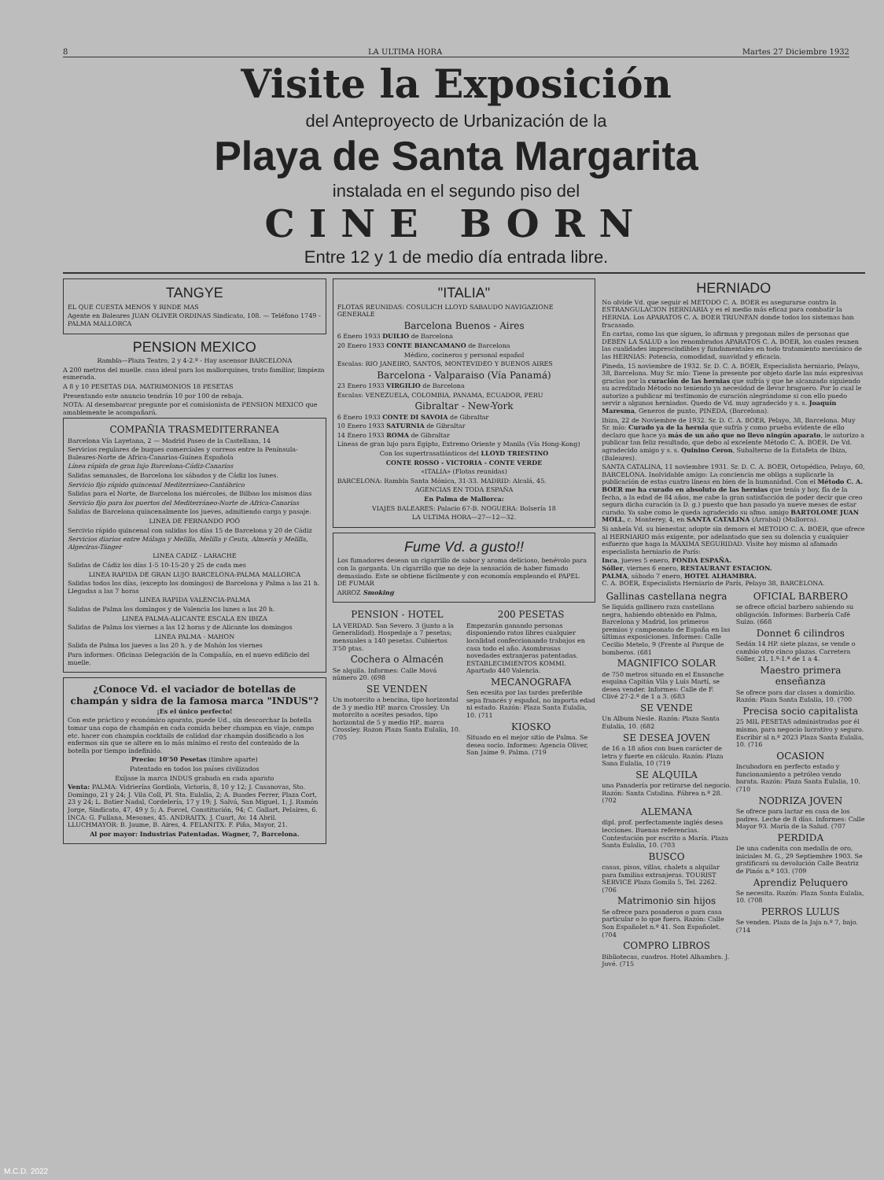8 LA ULTIMA HORA Martes 27 Diciembre 1932
Visite la Exposición
del Anteproyecto de Urbanización de la
Playa de Santa Margarita
instalada en el segundo piso del
CINE BORN
Entre 12 y 1 de medio día entrada libre.
TANGYE
EL QUE CUESTA MENOS Y RINDE MAS
Agente en Baleares JUAN OLIVER ORDINAS Sindicato, 108. — Teléfono 1749 - PALMA MALLORCA
PENSION MEXICO
Rambla—Plaza Teatro, 2 y 4-2.º - Hay ascensor BARCELONA
A 200 metros del muelle. casa ideal para los mallorquines, trato familiar, limpieza esmerada.
A 8 y 10 PESETAS DIA. MATRIMONIOS 18 PESETAS
Presentando este anuncio tendrán 10 por 100 de rebaja.
NOTA: Al desembarcar pregunte por el comisionista de PENSION MEXICO que amablemente le acompañará.
COMPAÑIA TRASMEDITERRANEA
Barcelona Vía Layetana, 2 — Madrid Paseo de la Castellana, 14
Servicios regulares de buques comerciales y correos entre la Península-Baleares-Norte de Africa-Canarias-Guinea Española
Línea rápida de gran lujo Barcelona-Cádiz-Canarias
Salidas semanales, de Barcelona los sábados y de Cádiz los lunes.
Servicio fijo rápido quincenal Mediterráneo-Cantábrico
Salidas para el Norte, de Barcelona los miércoles, de Bilbao los mismos dias
Servicio fijo para los puertos del Mediterráneo-Norte de Africa-Canarias
Salidas de Barcelona quincenalmente los jueves, admitiendo carga y pasaje.
LINEA DE FERNANDO POÓ
Sercivio rápido quincenal con salidas los días 15 de Barcelona y 20 de Cádiz
Servicios diarios entre Málaga y Melilla, Melilla y Ceuta, Almería y Melilla, Algeciras-Tánger
LINEA CADIZ - LARACHE
Salidas de Cádiz los días 1-5 10-15-20 y 25 de cada mes
LINEA RAPIDA DE GRAN LUJO BARCELONA-PALMA MALLORCA
Salidas todos los días, (excepto los domingos) de Barcelona y Palma a las 21 h. Llegadas a las 7 horas
LINEA RAPIDA VALENCIA-PALMA
Salidas de Palma los domingos y de Valencia los lunes a las 20 h.
LINEA PALMA-ALICANTE ESCALA EN IBIZA
Salidas de Palma los viernes a las 12 horas y de Alicante los domingos
LINEA PALMA - MAHON
Salida de Palma los jueves a las 20 h. y de Mahón los viernes
Para informes: Oficinas Delegación de la Compañía, en el nuevo edificio del muelle.
¿Conoce Vd. el vaciador de botellas de champán y sidra de la famosa marca "INDUS"?
¡Es el único perfecto!
Con este práctico y económico aparato, puede Ud., sin descorchar la botella tomar una copa de champán en cada comida beber champan en viaje, campo etc. hacer con champán cocktails de calidad dar champán dosificado a los enfermos sin que se altere en lo más mínimo el resto del contenido de la botella por tiempo indefinido.
Precio: 10'50 Pesetas (timbre aparte)
Patentado en todos los países civilizados
Exíjase la marca INDUS grabada en cada aparato
Venta: PALMA: Vidrierías Gordiola, Victoria, 8, 10 y 12; J. Casanovas, Sto. Domingo, 21 y 24; J. Vila Coll, Pl. Sta. Eulalia, 2; A. Buades Ferrer, Plaza Cort, 23 y 24; L. Batier Nadal, Cordelería, 17 y 19; J. Salvá, San Miguel, 1; J. Ramón Jorge, Sindicato, 47, 49 y 5; A. Forcel, Constitución, 94; C. Gallart, Pelaires, 6. INCA: G. Fullana, Mesones, 45. ANDRAITX: J. Cuart, Av. 14 Abril. LLUCHMAYOR: B. Jaume, B. Aires, 4. FELANITX: F. Piña, Mayor, 21.
Al por mayor: Industrias Patentadas. Wagner, 7, Barcelona.
"ITALIA"
FLOTAS REUNIDAS: COSULICH LLOYD SABAUDO NAVIGAZIONE GENERALE
Barcelona Buenos - Aires
6 Enero 1933 DUILIO de Barcelona
20 Enero 1933 CONTE BIANCAMANO de Barcelona
Médico, cocineros y personal español
Escalas: RIO JANEIRO, SANTOS, MONTEVIDEO Y BUENOS AIRES
Barcelona - Valparaiso (Vía Panamá)
23 Enero 1933 VIRGILIO de Barcelona
Escalas: VENEZUELA, COLOMBIA, PANAMA, ECUADOR, PERU
Gibraltar - New-York
6 Enero 1933 CONTE DI SAVOIA de Gibraltar
10 Enero 1933 SATURNIA de Gibraltar
14 Enero 1933 ROMA de Gibraltar
Lineas de gran lujo para Egipto, Extremo Oriente y Manila (Vía Hong-Kong)
Con los supertrasatlánticos del LLOYD TRIESTINO
CONTE ROSSO - VICTORIA - CONTE VERDE
«ITALIA» (Flotas reunidas)
BARCELONA: Rambla Santa Mónica, 31-33. MADRID: Alcalá, 45.
AGENCIAS EN TODA ESPAÑA
En Palma de Mallorca:
VIAJES BALEARES: Palacio 67-B. NOGUERA: Bolsería 18
LA ULTIMA HORA—27—12—32.
Fume Vd. a gusto!!
Los fumadores desean un cigarrillo de sabor y aroma delicioso, benévolo para con la garganta. Un cigarrillo que no deje la sensación de haber fumado demasiado. Este se obtiene fácilmente y con economía empleando el PAPEL DE FUMAR
ARROZ Smoking
PENSION - HOTEL
LA VERDAD. San Severo. 3 (junto a la Generalidad). Hospedaje a 7 pesetas; mensuales a 140 pesetas. Cubiertos 3'50 ptas.
Cochera o Almacén
Se alquila. Informes: Calle Mová número 20. (698
SE VENDEN
Un motorcito a bencina, tipo horizontal de 3 y medio HP. marca Crossley. Un motorcito a aceites pesados, tipo horizontal de 5 y medio HP., marca Crossley. Razon Plaza Santa Eulalia, 10. (705
200 PESETAS
Empezarán ganando personas disponiendo ratos libres cualquier localidad confeccionando trabajos en casa todo el año. Asombrosas novedades extranjeras patentadas. ESTABLECIMIENTOS KOMMI. Apartado 440 Valencia.
MECANOGRAFA
Sen ecesita por las tardes preferible sepa francés y español, no importa edad ni estado. Razón: Plaza Santa Eulalia, 10. (711
KIOSKO
Situado en el mejor sitio de Palma. Se desea socio. Informes: Agencia Oliver, San Jaime 9. Palma. (719
HERNIADO
No olvide Vd. que seguir el METODO C. A. BOER es asegurarse contra la ESTRANGULACION HERNIARIA y es el medio más eficaz para combatir la HERNIA. Los APARATOS C. A. BOER TRIUNFAN donde todos los sistemas han fracasado.
En cartas, como las que siguen, lo afirman y pregonan miles de personas que DEBEN LA SALUD a los renombrados APARATOS C. A. BOER, los cuales reunen las cualidades imprescindibles y fundamentales en todo tratamiento mecánico de las HERNIAS: Potencia, comodidad, suavidad y eficacia.
Pineda, 15 noviembre de 1932. Sr. D. C. A. BOER, Especialista herniario, Pelayo, 38, Barcelona. Muy Sr. mío: Tiene la presente por objeto darle las más expresivas gracias por la curación de las hernias que sufría y que he alcanzado siguiendo su acreditado Método no teniendo ya necesidad de llevar braguero. Por lo cual le autorizo a publicar mi testimonio de curación alegrándome si con ello puedo servir a algunos herniados. Quedo de Vd. muy agradecido y s. s. Joaquín Maresma, Generos de punto, PINEDA, (Barcelona).
Ibiza, 22 de Noviembre de 1932. Sr. D. C. A. BOER, Pelayo, 38, Barcelona. Muy Sr. mío: Curado ya de la hernia que sufría y como prueba evidente de ello declaro que hace ya más de un año que no llevo ningún aparato, le autorizo a publicar tan feliz resultado, que debo al excelente Método C. A. BOER. De Vd. agradecido amigo y s. s. Quinino Ceron, Subalterno de la Estafeta de Ibiza, (Baleares).
SANTA CATALINA, 11 noviembre 1931. Sr. D. C. A. BOER, Ortopédico, Pelayo, 60, BARCELONA. Inolvidable amigo: La conciencia me obliga a suplicarle la publicación de estas cuatro líneas en bien de la humanidad. Con el Método C. A. BOER me ha curado en absoluto de las hernias que tenía y hoy, fía de la fecha, a la edad de 84 años, me cabe la gran satisfacción de poder decir que creo segura dicha curación (a D. g.) puesto que han pasado ya nueve meses de estar curado. Ya sabe como le queda agradecido su afmo. amigo BARTOLOME JUAN MOLL, c. Monterey, 4, en SANTA CATALINA (Arrabal) (Mallorca).
Si anhela Vd. su bienestar, adopte sin demora el METODO C. A. BOER, que ofrece al HERNIARIO más exigente, por adelantado que sea su dolencia y cualquier esfuerzo que haga la MAXIMA SEGURIDAD. Visite hoy mismo al afamado especialista herniario de París:
Inca, jueves 5 enero, FONDA ESPAÑA.
Sóller, viernes 6 enero, RESTAURANT ESTACION.
PALMA, sábado 7 enero, HOTEL ALHAMBRA.
C. A. BOER, Especialista Herniario de París, Pelayo 38, BARCELONA.
Gallinas castellana negra
Se liquida gallinero raza castellana negra, habiendo obtenido en Palma, Barcelona y Madrid, los primeros premios y campeonato de España en las últimas exposiciones. Informes: Calle Cecilio Metelo, 9 (Frente al Parque de bomberos. (681
MAGNIFICO SOLAR
de 750 metros situado en el Ensanche esquina Capitán Vila y Luis Martí, se desea vender. Informes: Calle de F. Clivé 27-2.º de 1 a 3. (683
SE VENDE
Un Album Nesle. Razón: Plaza Santa Eulalia, 10. (682
SE DESEA JOVEN
de 16 a 18 años con buen carácter de letra y fuerte en cálculo. Razón: Plaza Sana Eulalia, 10 (719
SE ALQUILA
una Panadería por retirarse del negocio. Razón: Santa Catalina. Fábrea n.º 28. (702
ALEMANA
dipl. prof. perfectamente inglés desea lecciones. Buenas referencias. Contestación por escrito a María. Plaza Santa Eulalia, 10. (703
BUSCO
casas, pisos, villas, chalets a alquilar para familias extranjeras. TOURIST SERVICE Plaza Gomila 5, Tel. 2262. (706
Matrimonio sin hijos
Se ofrece para posaderos o para casa particular o lo que fuera. Razón: Calle Son Españolet n.º 41. Son Españolet. (704
COMPRO LIBROS
Bibliotecas, cuadros. Hotel Alhambra. J. Jové. (715
OFICIAL BARBERO
se ofrece oficial barbero sabiendo su obligación. Informes: Barbería Café Suizo. (668
Donnet 6 cilindros
Sedán 14 HP. siete plazas, se vende o cambio otro cinco plazas. Carretera Sóller, 21, 1.º-1.ª de 1 a 4.
Maestro primera enseñanza
Se ofrece para dar clases a domicilio. Razón: Plaza Santa Eulalia, 10. (700
Precisa socio capitalista
25 MIL PESETAS administradas por él mismo, para negocio lucrativo y seguro. Escribir al n.º 2023 Plaza Santa Eulalia, 10. (716
OCASION
Incubadora en perfecto estado y funcionamiento a petróleo vendo barata. Razón: Plaza Santa Eulalia, 10. (710
NODRIZA JOVEN
Se ofrece para lactar en casa de los padres. Leche de 8 días. Informes: Calle Mayor 93. María de la Salud. (707
PERDIDA
De una cadenita con medalla de oro, iniciales M. G., 29 Septiembre 1903. Se gratificará su devolución Calle Beatriz de Pinós n.º 103. (709
Aprendiz Peluquero
Se necesita. Razón: Plaza Santa Eulalia, 10. (708
PERROS LULUS
Se venden. Plaza de la Jaja n.º 7, bajo. (714
M.C.D. 2022